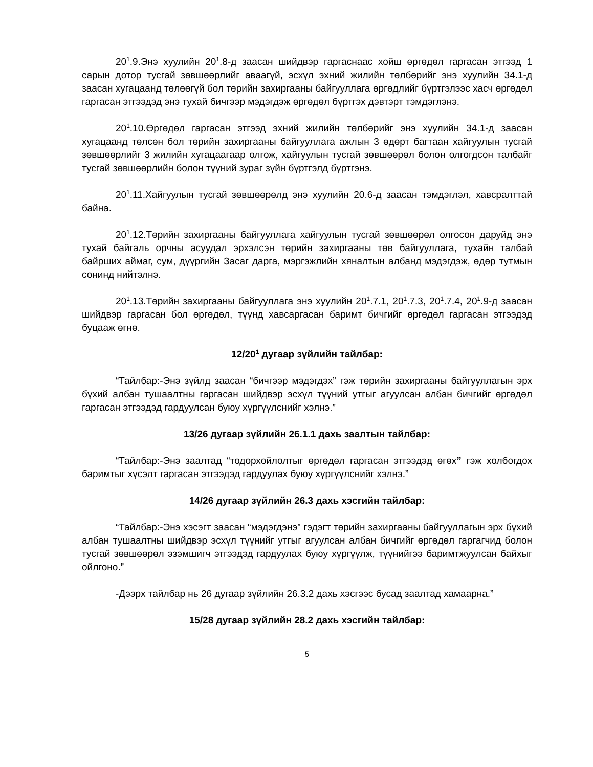20<sup>1</sup>.9.Энэ хуулийн 20<sup>1</sup>.8-д заасан шийдвэр гаргаснаас хойш өргөдөл гаргасан этгээд 1 сарын дотор тусгай зөвшөөрлийг аваагүй, эсхүл эхний жилийн төлбөрийг энэ хуулийн 34.1-д заасан хугацаанд төлөөгүй бол төрийн захиргааны байгууллага өргөдлийг бүртгэлээс хасч өргөдөл гаргасан этгээдэд энэ тухай бичгээр мэдэгдэж өргөдөл бүртгэх дэвтэрт тэмдэглэнэ.
20<sup>1</sup>.10.Өргөдөл гаргасан этгээд эхний жилийн төлбөрийг энэ хуулийн 34.1-д заасан хугацаанд төлсөн бол төрийн захиргааны байгууллага ажлын 3 өдөрт багтаан хайгуулын тусгай зөвшөөрлийг 3 жилийн хугацаагаар олгож, хайгуулын тусгай зөвшөөрөл болон олгогдсон талбайг тусгай зөвшөөрлийн болон түүний зураг зүйн бүртгэлд бүртгэнэ.
20<sup>1</sup>.11.Хайгуулын тусгай зөвшөөрөлд энэ хуулийн 20.6-д заасан тэмдэглэл, хавсралттай байна.
20<sup>1</sup>.12.Төрийн захиргааны байгууллага хайгуулын тусгай зөвшөөрөл олгосон даруйд энэ тухай байгаль орчны асуудал эрхэлсэн төрийн захиргааны төв байгууллага, тухайн талбай байрших аймаг, сум, дүүргийн Засаг дарга, мэргэжлийн хяналтын албанд мэдэгдэж, өдөр тутмын сонинд нийтэлнэ.
20<sup>1</sup>.13.Төрийн захиргааны байгууллага энэ хуулийн 20<sup>1</sup>.7.1, 20<sup>1</sup>.7.3, 20<sup>1</sup>.7.4, 20<sup>1</sup>.9-д заасан шийдвэр гаргасан бол өргөдөл, түүнд хавсаргасан баримт бичгийг өргөдөл гаргасан этгээдэд буцааж өгнө.
12/20<sup>1</sup> дугаар зүйлийн тайлбар:
“Тайлбар:-Энэ зүйлд заасан “бичгээр мэдэгдэх” гэж төрийн захиргааны байгууллагын эрх бүхий албан тушаалтны гаргасан шийдвэр эсхүл түүний утгыг агуулсан албан бичгийг өргөдөл гаргасан этгээдэд гардуулсан буюу хүргүүлснийг хэлнэ.”
13/26 дугаар зүйлийн 26.1.1 дахь заалтын тайлбар:
“Тайлбар:-Энэ заалтад “тодорхойлолтыг өргөдөл гаргасан этгээдэд өгөх” гэж холбогдох баримтыг хүсэлт гаргасан этгээдэд гардуулах буюу хүргүүлснийг хэлнэ.”
14/26 дугаар зүйлийн 26.3 дахь хэсгийн тайлбар:
“Тайлбар:-Энэ хэсэгт заасан “мэдэгдэнэ” гэдэгт төрийн захиргааны байгууллагын эрх бүхий албан тушаалтны шийдвэр эсхүл түүнийг утгыг агуулсан албан бичгийг өргөдөл гаргагчид болон тусгай зөвшөөрөл эзэмшигч этгээдэд гардуулах буюу хүргүүлж, түүнийгээ баримтжуулсан байхыг ойлгоно.”
-Дээрх тайлбар нь 26 дугаар зүйлийн 26.3.2 дахь хэсгээс бусад заалтад хамаарна.”
15/28 дугаар зүйлийн 28.2 дахь хэсгийн тайлбар:
5